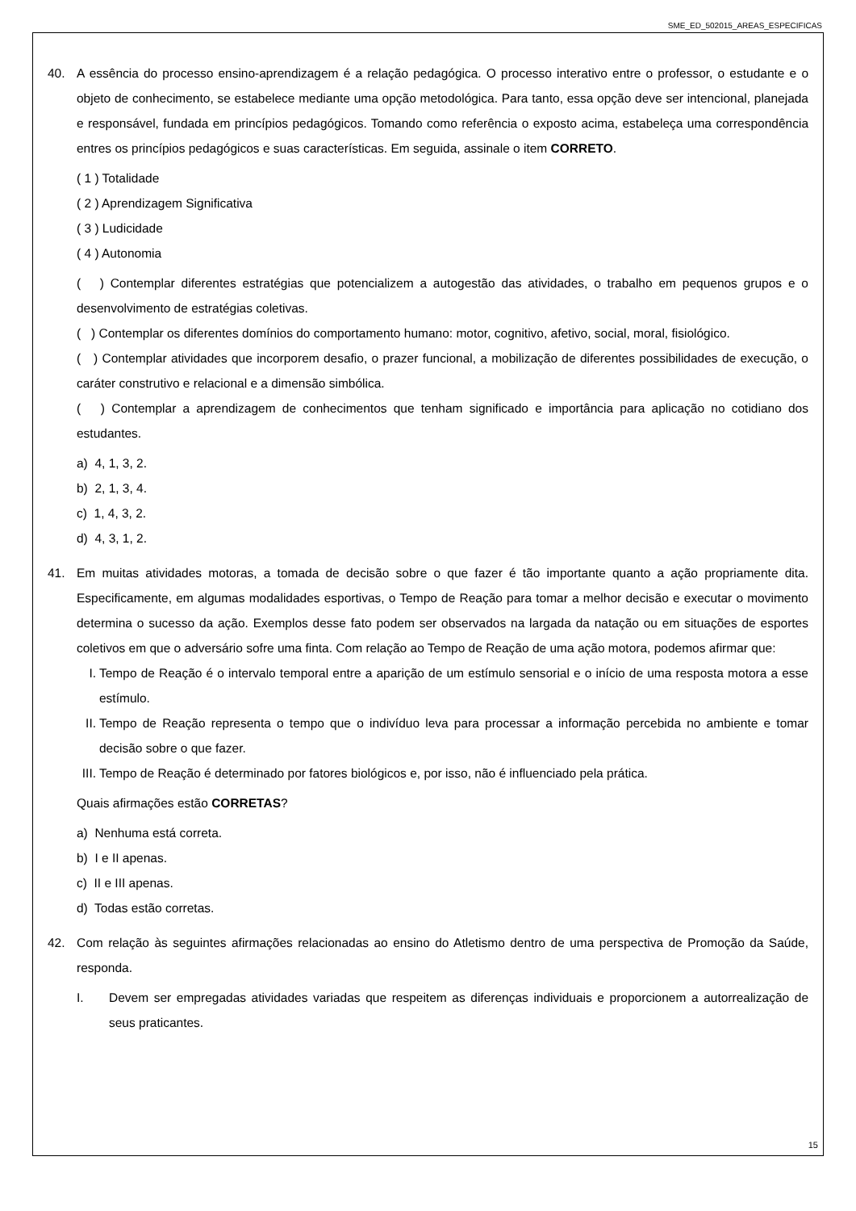SME_ED_502015_AREAS_ESPECIFICAS
40. A essência do processo ensino-aprendizagem é a relação pedagógica. O processo interativo entre o professor, o estudante e o objeto de conhecimento, se estabelece mediante uma opção metodológica. Para tanto, essa opção deve ser intencional, planejada e responsável, fundada em princípios pedagógicos. Tomando como referência o exposto acima, estabeleça uma correspondência entres os princípios pedagógicos e suas características. Em seguida, assinale o item CORRETO.
( 1 ) Totalidade
( 2 ) Aprendizagem Significativa
( 3 ) Ludicidade
( 4 ) Autonomia
( ) Contemplar diferentes estratégias que potencializem a autogestão das atividades, o trabalho em pequenos grupos e o desenvolvimento de estratégias coletivas.
( ) Contemplar os diferentes domínios do comportamento humano: motor, cognitivo, afetivo, social, moral, fisiológico.
( ) Contemplar atividades que incorporem desafio, o prazer funcional, a mobilização de diferentes possibilidades de execução, o caráter construtivo e relacional e a dimensão simbólica.
( ) Contemplar a aprendizagem de conhecimentos que tenham significado e importância para aplicação no cotidiano dos estudantes.
a) 4, 1, 3, 2.
b) 2, 1, 3, 4.
c) 1, 4, 3, 2.
d) 4, 3, 1, 2.
41. Em muitas atividades motoras, a tomada de decisão sobre o que fazer é tão importante quanto a ação propriamente dita. Especificamente, em algumas modalidades esportivas, o Tempo de Reação para tomar a melhor decisão e executar o movimento determina o sucesso da ação. Exemplos desse fato podem ser observados na largada da natação ou em situações de esportes coletivos em que o adversário sofre uma finta. Com relação ao Tempo de Reação de uma ação motora, podemos afirmar que:
I. Tempo de Reação é o intervalo temporal entre a aparição de um estímulo sensorial e o início de uma resposta motora a esse estímulo.
II.
Tempo de Reação representa o tempo que o indivíduo leva para processar a informação percebida no ambiente e tomar decisão sobre o que fazer.
III.
Tempo de Reação é determinado por fatores biológicos e, por isso, não é influenciado pela prática.
Quais afirmações estão CORRETAS?
a) Nenhuma está correta.
b) I e II apenas.
c) II e III apenas.
d) Todas estão corretas.
42. Com relação às seguintes afirmações relacionadas ao ensino do Atletismo dentro de uma perspectiva de Promoção da Saúde, responda.
I. Devem ser empregadas atividades variadas que respeitem as diferenças individuais e proporcionem a autorrealização de seus praticantes.
15